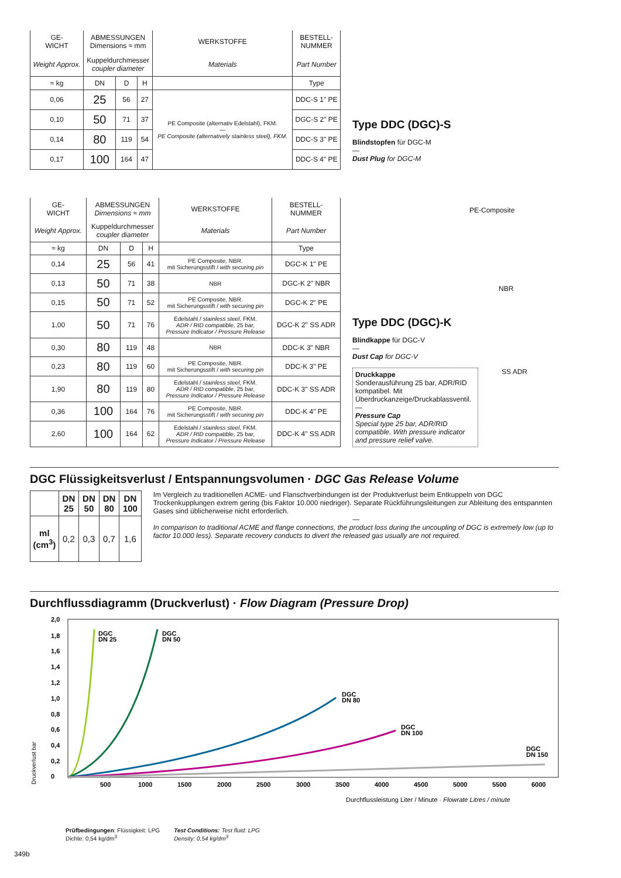| GE- WICHT | ABMESSUNGEN Dimensions ≈ mm | | | WERKSTOFFE | BESTELL- NUMMER |
| --- | --- | --- | --- | --- | --- |
| Weight Approx. | Kuppeldurchmesser coupler diameter | | | Materials | Part Number |
| ≈ kg | DN | D | H | | Type |
| 0,06 | 25 | 56 | 27 | PE Composite (alternativ Edelstahl), FKM. — PE Composite (alternatively stainless steel), FKM. | DDC-S 1" PE |
| 0,10 | 50 | 71 | 37 | | DGC-S 2" PE |
| 0,14 | 80 | 119 | 54 | | DDC-S 3" PE |
| 0,17 | 100 | 164 | 47 | | DDC-S 4" PE |
Type DDC (DGC)-S
Blindstopfen für DGC-M
—
Dust Plug for DGC-M
| GE- WICHT | ABMESSUNGEN Dimensions ≈ mm | | | WERKSTOFFE | BESTELL- NUMMER |
| --- | --- | --- | --- | --- | --- |
| Weight Approx. | Kuppeldurchmesser coupler diameter | | | Materials | Part Number |
| ≈ kg | DN | D | H | | Type |
| 0,14 | 25 | 56 | 41 | PE Composite, NBR. mit Sicherungsstift / with securing pin | DGC-K 1" PE |
| 0,13 | 50 | 71 | 38 | NBR | DGC-K 2" NBR |
| 0,15 | 50 | 71 | 52 | PE Composite, NBR. mit Sicherungsstift / with securing pin | DGC-K 2" PE |
| 1,00 | 50 | 71 | 76 | Edelstahl / stainless steel , FKM. ADR / RID compatible , 25 bar, Pressure Indicator / Pressure Release | DGC-K 2" SS ADR |
| 0,30 | 80 | 119 | 48 | NBR | DDC-K 3" NBR |
| 0,23 | 80 | 119 | 60 | PE Composite, NBR. mit Sicherungsstift / with securing pin | DDC-K 3" PE |
| 1,90 | 80 | 119 | 80 | Edelstahl / stainless steel , FKM. ADR / RID compatible , 25 bar, Pressure Indicator / Pressure Release | DDC-K 3" SS ADR |
| 0,36 | 100 | 164 | 76 | PE Composite, NBR. mit Sicherungsstift / with securing pin | DDC-K 4" PE |
| 2,60 | 100 | 164 | 62 | Edelstahl / stainless steel , FKM. ADR / RID compatible , 25 bar, Pressure Indicator / Pressure Release | DDC-K 4" SS ADR |
PE-Composite
NBR
Type DDC (DGC)-K
Blindkappe für DGC-V
—
Dust Cap for DGC-V
Druckkappe
Sonderausführung 25 bar, ADR/RID kompatibel. Mit Überdruckanzeige/Druckablassventil.
—
Pressure Cap
Special type 25 bar, ADR/RID compatible. With pressure indicator and pressure relief valve.
SS ADR
DGC Flüssigkeitsverlust / Entspannungsvolumen · DGC Gas Release Volume
| | DN 25 | DN 50 | DN 80 | DN 100 |
| --- | --- | --- | --- | --- |
| ml (cm<sup>3</sup>) | 0,2 | 0,3 | 0,7 | 1,6 |
Im Vergleich zu traditionellen ACME- und Flanschverbindungen ist der Produktverlust beim Entkuppeln von DGC Trockenkupplungen extrem gering (bis Faktor 10.000 niedriger). Separate Rückführungsleitungen zur Ableitung des entspannten Gases sind üblicherweise nicht erforderlich.
—
In comparison to traditional ACME and flange connections, the product loss during the uncoupling of DGC is extremely low (up to factor 10.000 less). Separate recovery conducts to divert the released gas usually are not required.
Durchflussdiagramm (Druckverlust) · Flow Diagram (Pressure Drop)
2,0
1,8
1,6
1,4
1,2
1,0
0,8
0,6
0,4
0,2
0
500
1000
1500
2000
2500
3000
3500
4000
4500
5000
5500
6000
DGC
DN 25
DGC
DN 50
DGC
DN 80
DGC
DN 100
DGC
DN 150
Durchflussleistung Liter / Minute · Flowrate Litres / minute
Druckverlust bar
Prüfbedingungen: Flüssigkeit: LPG
Dichte: 0,54 kg/dm<sup>3</sup>
Test Conditions: Test fluid: LPG
Density: 0,54 kg/dm<sup>3</sup>
349b